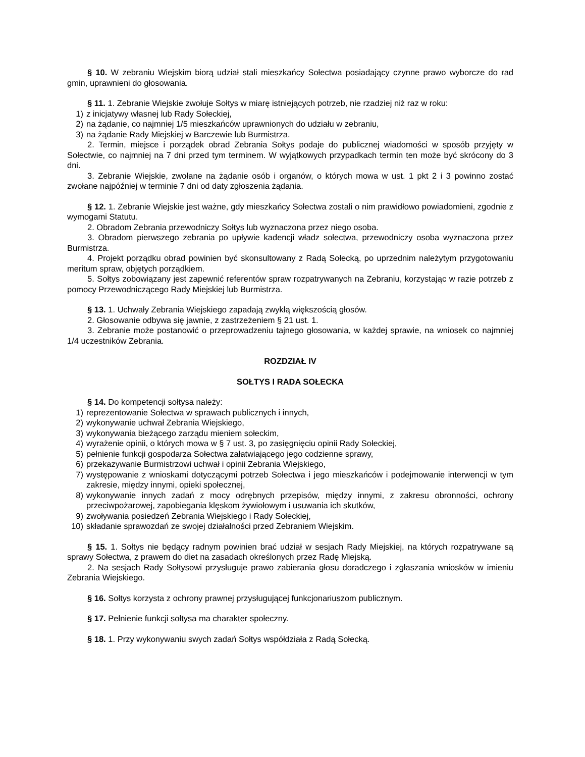§ 10. W zebraniu Wiejskim biorą udział stali mieszkańcy Sołectwa posiadający czynne prawo wyborcze do rad gmin, uprawnieni do głosowania.
§ 11. 1. Zebranie Wiejskie zwołuje Sołtys w miarę istniejących potrzeb, nie rzadziej niż raz w roku:
1) z inicjatywy własnej lub Rady Sołeckiej,
2) na żądanie, co najmniej 1/5 mieszkańców uprawnionych do udziału w zebraniu,
3) na żądanie Rady Miejskiej w Barczewie lub Burmistrza.
2. Termin, miejsce i porządek obrad Zebrania Sołtys podaje do publicznej wiadomości w sposób przyjęty w Sołectwie, co najmniej na 7 dni przed tym terminem. W wyjątkowych przypadkach termin ten może być skrócony do 3 dni.
3. Zebranie Wiejskie, zwołane na żądanie osób i organów, o których mowa w ust. 1 pkt 2 i 3 powinno zostać zwołane najpóźniej w terminie 7 dni od daty zgłoszenia żądania.
§ 12. 1. Zebranie Wiejskie jest ważne, gdy mieszkańcy Sołectwa zostali o nim prawidłowo powiadomieni, zgodnie z wymogami Statutu.
2. Obradom Zebrania przewodniczy Sołtys lub wyznaczona przez niego osoba.
3. Obradom pierwszego zebrania po upływie kadencji władz sołectwa, przewodniczy osoba wyznaczona przez Burmistrza.
4. Projekt porządku obrad powinien być skonsultowany z Radą Sołecką, po uprzednim należytym przygotowaniu meritum spraw, objętych porządkiem.
5. Sołtys zobowiązany jest zapewnić referentów spraw rozpatrywanych na Zebraniu, korzystając w razie potrzeb z pomocy Przewodniczącego Rady Miejskiej lub Burmistrza.
§ 13. 1. Uchwały Zebrania Wiejskiego zapadają zwykłą większością głosów.
2. Głosowanie odbywa się jawnie, z zastrzeżeniem § 21 ust. 1.
3. Zebranie może postanowić o przeprowadzeniu tajnego głosowania, w każdej sprawie, na wniosek co najmniej 1/4 uczestników Zebrania.
ROZDZIAŁ IV
SOŁTYS I RADA SOŁECKA
§ 14. Do kompetencji sołtysa należy:
1) reprezentowanie Sołectwa w sprawach publicznych i innych,
2) wykonywanie uchwał Zebrania Wiejskiego,
3) wykonywania bieżącego zarządu mieniem sołeckim,
4) wyrażenie opinii, o których mowa w § 7 ust. 3, po zasięgnięciu opinii Rady Sołeckiej,
5) pełnienie funkcji gospodarza Sołectwa załatwiającego jego codzienne sprawy,
6) przekazywanie Burmistrzowi uchwał i opinii Zebrania Wiejskiego,
7) występowanie z wnioskami dotyczącymi potrzeb Sołectwa i jego mieszkańców i podejmowanie interwencji w tym zakresie, między innymi, opieki społecznej,
8) wykonywanie innych zadań z mocy odrębnych przepisów, między innymi, z zakresu obronności, ochrony przeciwpożarowej, zapobiegania klęskom żywiołowym i usuwania ich skutków,
9) zwoływania posiedzeń Zebrania Wiejskiego i Rady Sołeckiej,
10) składanie sprawozdań ze swojej działalności przed Zebraniem Wiejskim.
§ 15. 1. Sołtys nie będący radnym powinien brać udział w sesjach Rady Miejskiej, na których rozpatrywane są sprawy Sołectwa, z prawem do diet na zasadach określonych przez Radę Miejską.
2. Na sesjach Rady Sołtysowi przysługuje prawo zabierania głosu doradczego i zgłaszania wniosków w imieniu Zebrania Wiejskiego.
§ 16. Sołtys korzysta z ochrony prawnej przysługującej funkcjonariuszom publicznym.
§ 17. Pełnienie funkcji sołtysa ma charakter społeczny.
§ 18. 1. Przy wykonywaniu swych zadań Sołtys współdziała z Radą Sołecką.